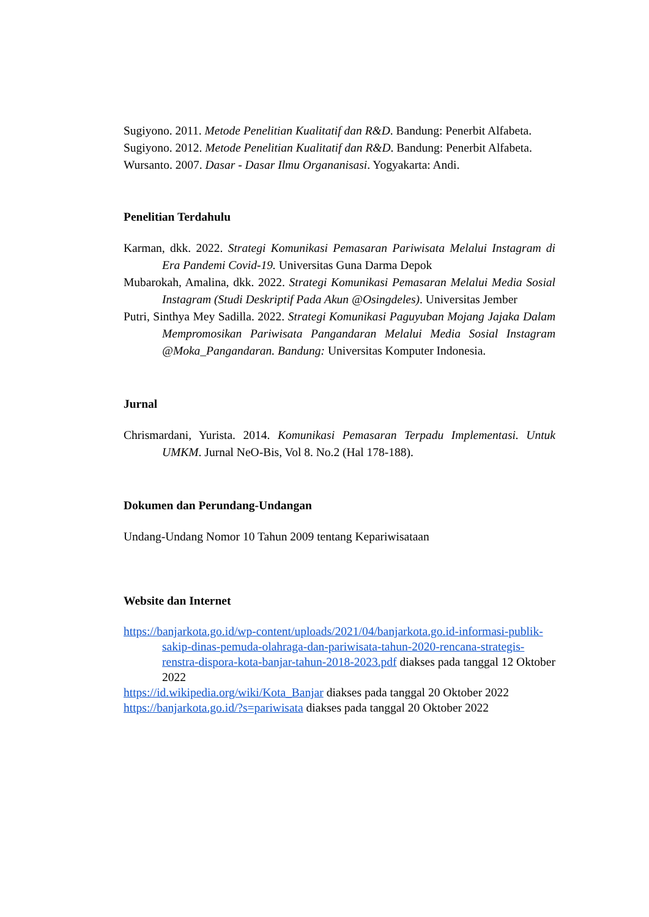Sugiyono. 2011. Metode Penelitian Kualitatif dan R&D. Bandung: Penerbit Alfabeta.
Sugiyono. 2012. Metode Penelitian Kualitatif dan R&D. Bandung: Penerbit Alfabeta.
Wursanto. 2007. Dasar - Dasar Ilmu Organanisasi. Yogyakarta: Andi.
Penelitian Terdahulu
Karman, dkk. 2022. Strategi Komunikasi Pemasaran Pariwisata Melalui Instagram di Era Pandemi Covid-19. Universitas Guna Darma Depok
Mubarokah, Amalina, dkk. 2022. Strategi Komunikasi Pemasaran Melalui Media Sosial Instagram (Studi Deskriptif Pada Akun @Osingdeles). Universitas Jember
Putri, Sinthya Mey Sadilla. 2022. Strategi Komunikasi Paguyuban Mojang Jajaka Dalam Mempromosikan Pariwisata Pangandaran Melalui Media Sosial Instagram @Moka_Pangandaran. Bandung: Universitas Komputer Indonesia.
Jurnal
Chrismardani, Yurista. 2014. Komunikasi Pemasaran Terpadu Implementasi. Untuk UMKM. Jurnal NeO-Bis, Vol 8. No.2 (Hal 178-188).
Dokumen dan Perundang-Undangan
Undang-Undang Nomor 10 Tahun 2009 tentang Kepariwisataan
Website dan Internet
https://banjarkota.go.id/wp-content/uploads/2021/04/banjarkota.go.id-informasi-publik-sakip-dinas-pemuda-olahraga-dan-pariwisata-tahun-2020-rencana-strategis-renstra-dispora-kota-banjar-tahun-2018-2023.pdf diakses pada tanggal 12 Oktober 2022
https://id.wikipedia.org/wiki/Kota_Banjar diakses pada tanggal 20 Oktober 2022
https://banjarkota.go.id/?s=pariwisata diakses pada tanggal 20 Oktober 2022